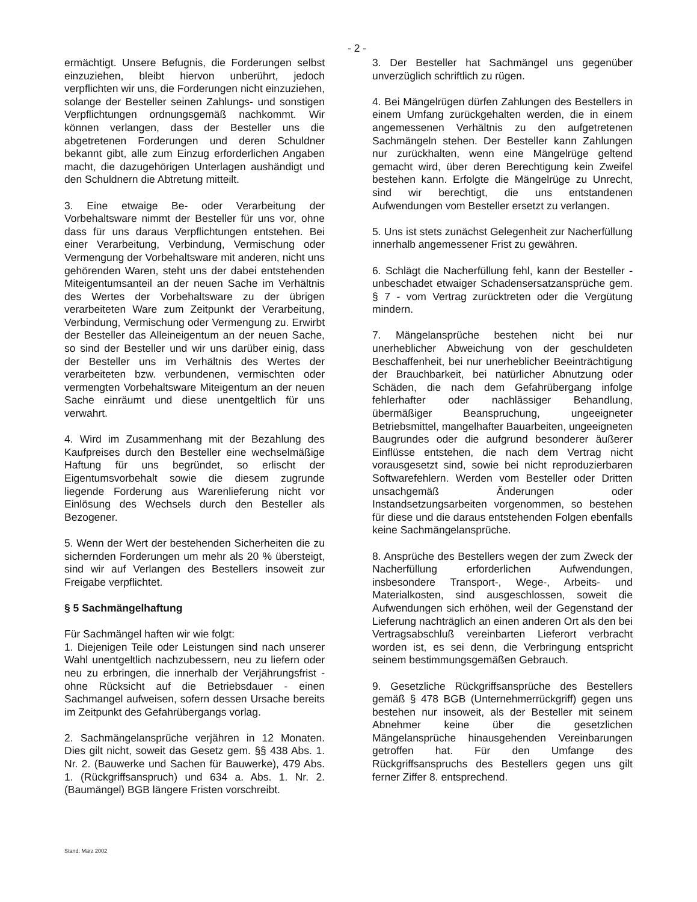- 2 -
ermächtigt. Unsere Befugnis, die Forderungen selbst einzuziehen, bleibt hiervon unberührt, jedoch verpflichten wir uns, die Forderungen nicht einzuziehen, solange der Besteller seinen Zahlungs- und sonstigen Verpflichtungen ordnungsgemäß nachkommt. Wir können verlangen, dass der Besteller uns die abgetretenen Forderungen und deren Schuldner bekannt gibt, alle zum Einzug erforderlichen Angaben macht, die dazugehörigen Unterlagen aushändigt und den Schuldnern die Abtretung mitteilt.
3. Eine etwaige Be- oder Verarbeitung der Vorbehaltsware nimmt der Besteller für uns vor, ohne dass für uns daraus Verpflichtungen entstehen. Bei einer Verarbeitung, Verbindung, Vermischung oder Vermengung der Vorbehaltsware mit anderen, nicht uns gehörenden Waren, steht uns der dabei entstehenden Miteigentumsanteil an der neuen Sache im Verhältnis des Wertes der Vorbehaltsware zu der übrigen verarbeiteten Ware zum Zeitpunkt der Verarbeitung, Verbindung, Vermischung oder Vermengung zu. Erwirbt der Besteller das Alleineigentum an der neuen Sache, so sind der Besteller und wir uns darüber einig, dass der Besteller uns im Verhältnis des Wertes der verarbeiteten bzw. verbundenen, vermischten oder vermengten Vorbehaltsware Miteigentum an der neuen Sache einräumt und diese unentgeltlich für uns verwahrt.
4. Wird im Zusammenhang mit der Bezahlung des Kaufpreises durch den Besteller eine wechselmäßige Haftung für uns begründet, so erlischt der Eigentumsvorbehalt sowie die diesem zugrunde liegende Forderung aus Warenlieferung nicht vor Einlösung des Wechsels durch den Besteller als Bezogener.
5. Wenn der Wert der bestehenden Sicherheiten die zu sichernden Forderungen um mehr als 20 % übersteigt, sind wir auf Verlangen des Bestellers insoweit zur Freigabe verpflichtet.
§ 5 Sachmängelhaftung
Für Sachmängel haften wir wie folgt:
1. Diejenigen Teile oder Leistungen sind nach unserer Wahl unentgeltlich nachzubessern, neu zu liefern oder neu zu erbringen, die innerhalb der Verjährungsfrist - ohne Rücksicht auf die Betriebsdauer - einen Sachmangel aufweisen, sofern dessen Ursache bereits im Zeitpunkt des Gefahrübergangs vorlag.
2. Sachmängelansprüche verjähren in 12 Monaten. Dies gilt nicht, soweit das Gesetz gem. §§ 438 Abs. 1. Nr. 2. (Bauwerke und Sachen für Bauwerke), 479 Abs. 1. (Rückgriffsanspruch) und 634 a. Abs. 1. Nr. 2. (Baumängel) BGB längere Fristen vorschreibt.
3. Der Besteller hat Sachmängel uns gegenüber unverzüglich schriftlich zu rügen.
4. Bei Mängelrügen dürfen Zahlungen des Bestellers in einem Umfang zurückgehalten werden, die in einem angemessenen Verhältnis zu den aufgetretenen Sachmängeln stehen. Der Besteller kann Zahlungen nur zurückhalten, wenn eine Mängelrüge geltend gemacht wird, über deren Berechtigung kein Zweifel bestehen kann. Erfolgte die Mängelrüge zu Unrecht, sind wir berechtigt, die uns entstandenen Aufwendungen vom Besteller ersetzt zu verlangen.
5. Uns ist stets zunächst Gelegenheit zur Nacherfüllung innerhalb angemessener Frist zu gewähren.
6. Schlägt die Nacherfüllung fehl, kann der Besteller - unbeschadet etwaiger Schadensersatzansprüche gem. § 7 - vom Vertrag zurücktreten oder die Vergütung mindern.
7. Mängelansprüche bestehen nicht bei nur unerheblicher Abweichung von der geschuldeten Beschaffenheit, bei nur unerheblicher Beeinträchtigung der Brauchbarkeit, bei natürlicher Abnutzung oder Schäden, die nach dem Gefahrübergang infolge fehlerhafter oder nachlässiger Behandlung, übermäßiger Beanspruchung, ungeeigneter Betriebsmittel, mangelhafter Bauarbeiten, ungeeigneten Baugrundes oder die aufgrund besonderer äußerer Einflüsse entstehen, die nach dem Vertrag nicht vorausgesetzt sind, sowie bei nicht reproduzierbaren Softwarefehlern. Werden vom Besteller oder Dritten unsachgemäß Änderungen oder Instandsetzungsarbeiten vorgenommen, so bestehen für diese und die daraus entstehenden Folgen ebenfalls keine Sachmängelansprüche.
8. Ansprüche des Bestellers wegen der zum Zweck der Nacherfüllung erforderlichen Aufwendungen, insbesondere Transport-, Wege-, Arbeits- und Materialkosten, sind ausgeschlossen, soweit die Aufwendungen sich erhöhen, weil der Gegenstand der Lieferung nachträglich an einen anderen Ort als den bei Vertragsabschluß vereinbarten Lieferort verbracht worden ist, es sei denn, die Verbringung entspricht seinem bestimmungsgemäßen Gebrauch.
9. Gesetzliche Rückgriffsansprüche des Bestellers gemäß § 478 BGB (Unternehmerrückgriff) gegen uns bestehen nur insoweit, als der Besteller mit seinem Abnehmer keine über die gesetzlichen Mängelansprüche hinausgehenden Vereinbarungen getroffen hat. Für den Umfange des Rückgriffsanspruchs des Bestellers gegen uns gilt ferner Ziffer 8. entsprechend.
Stand: März 2002